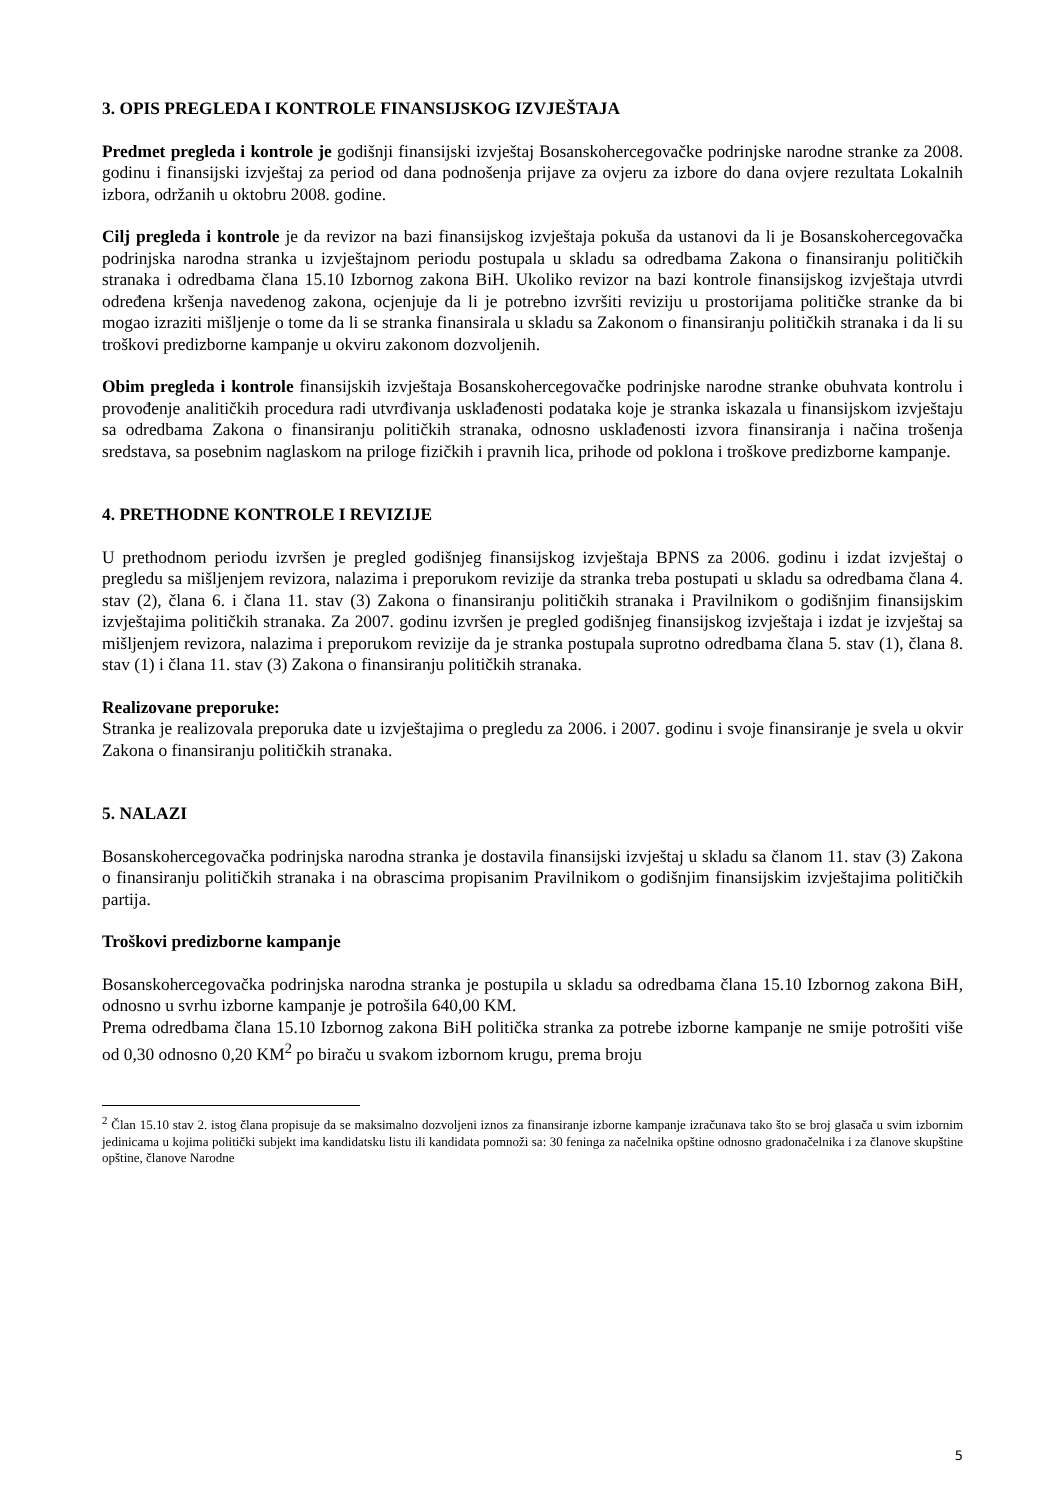3. OPIS PREGLEDA I KONTROLE FINANSIJSKOG IZVJEŠTAJA
Predmet pregleda i kontrole je godišnji finansijski izvještaj Bosanskohercegovačke podrinjske narodne stranke za 2008. godinu i finansijski izvještaj za period od dana podnošenja prijave za ovjeru za izbore do dana ovjere rezultata Lokalnih izbora, održanih u oktobru 2008. godine.
Cilj pregleda i kontrole je da revizor na bazi finansijskog izvještaja pokuša da ustanovi da li je Bosanskohercegovačka podrinjska narodna stranka u izvještajnom periodu postupala u skladu sa odredbama Zakona o finansiranju političkih stranaka i odredbama člana 15.10 Izbornog zakona BiH. Ukoliko revizor na bazi kontrole finansijskog izvještaja utvrdi određena kršenja navedenog zakona, ocjenjuje da li je potrebno izvršiti reviziju u prostorijama političke stranke da bi mogao izraziti mišljenje o tome da li se stranka finansirala u skladu sa Zakonom o finansiranju političkih stranaka i da li su troškovi predizborne kampanje u okviru zakonom dozvoljenih.
Obim pregleda i kontrole finansijskih izvještaja Bosanskohercegovačke podrinjske narodne stranke obuhvata kontrolu i provođenje analitičkih procedura radi utvrđivanja usklađenosti podataka koje je stranka iskazala u finansijskom izvještaju sa odredbama Zakona o finansiranju političkih stranaka, odnosno usklađenosti izvora finansiranja i načina trošenja sredstava, sa posebnim naglaskom na priloge fizičkih i pravnih lica, prihode od poklona i troškove predizborne kampanje.
4. PRETHODNE KONTROLE I REVIZIJE
U prethodnom periodu izvršen je pregled godišnjeg finansijskog izvještaja BPNS za 2006. godinu i izdat izvještaj o pregledu sa mišljenjem revizora, nalazima i preporukom revizije da stranka treba postupati u skladu sa odredbama člana 4. stav (2), člana 6. i člana 11. stav (3) Zakona o finansiranju političkih stranaka i Pravilnikom o godišnjim finansijskim izvještajima političkih stranaka. Za 2007. godinu izvršen je pregled godišnjeg finansijskog izvještaja i izdat je izvještaj sa mišljenjem revizora, nalazima i preporukom revizije da je stranka postupala suprotno odredbama člana 5. stav (1), člana 8. stav (1) i člana 11. stav (3) Zakona o finansiranju političkih stranaka.
Realizovane preporuke:
Stranka je realizovala preporuka date u izvještajima o pregledu za 2006. i 2007. godinu i svoje finansiranje je svela u okvir Zakona o finansiranju političkih stranaka.
5. NALAZI
Bosanskohercegovačka podrinjska narodna stranka je dostavila finansijski izvještaj u skladu sa članom 11. stav (3) Zakona o finansiranju političkih stranaka i na obrascima propisanim Pravilnikom o godišnjim finansijskim izvještajima političkih partija.
Troškovi predizborne kampanje
Bosanskohercegovačka podrinjska narodna stranka je postupila u skladu sa odredbama člana 15.10 Izbornog zakona BiH, odnosno u svrhu izborne kampanje je potrošila 640,00 KM.
Prema odredbama člana 15.10 Izbornog zakona BiH politička stranka za potrebe izborne kampanje ne smije potrošiti više od 0,30 odnosno 0,20 KM<sup>2</sup> po biraču u svakom izbornom krugu, prema broju
<sup>2</sup> Član 15.10 stav 2. istog člana propisuje da se maksimalno dozvoljeni iznos za finansiranje izborne kampanje izračunava tako što se broj glasača u svim izbornim jedinicama u kojima politički subjekt ima kandidatsku listu ili kandidata pomnoži sa: 30 feninga za načelnika opštine odnosno gradonačelnika i za članove skupštine opštine, članove Narodne
5